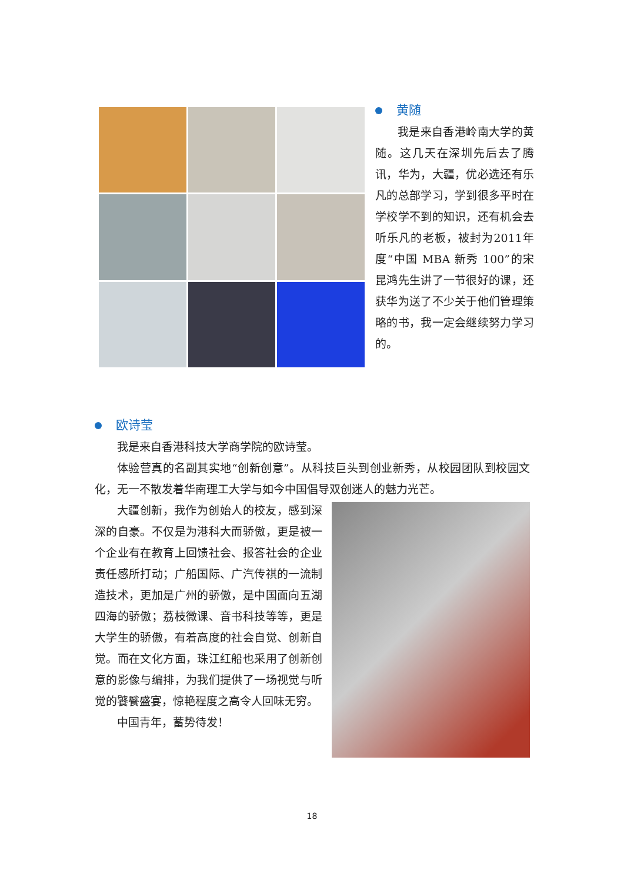黄随
我是来自香港岭南大学的黄随。这几天在深圳先后去了腾讯，华为，大疆，优必选还有乐凡的总部学习，学到很多平时在学校学不到的知识，还有机会去听乐凡的老板，被封为2011年度“中国 MBA 新秀 100”的宋昆鸿先生讲了一节很好的课，还获华为送了不少关于他们管理策略的书，我一定会继续努力学习的。
欧诗莹
我是来自香港科技大学商学院的欧诗莹。
体验营真的名副其实地“创新创意”。从科技巨头到创业新秀，从校园团队到校园文化，无一不散发着华南理工大学与如今中国倡导双创迷人的魅力光芒。
大疆创新，我作为创始人的校友，感到深深的自豪。不仅是为港科大而骄傲，更是被一个企业有在教育上回馈社会、报答社会的企业责任感所打动；广船国际、广汽传祺的一流制造技术，更加是广州的骄傲，是中国面向五湖四海的骄傲；荔枝微课、音书科技等等，更是大学生的骄傲，有着高度的社会自觉、创新自觉。而在文化方面，珠江红船也采用了创新创意的影像与编排，为我们提供了一场视觉与听觉的饕餮盛宴，惊艳程度之高令人回味无穷。
中国青年，蓄势待发！
18